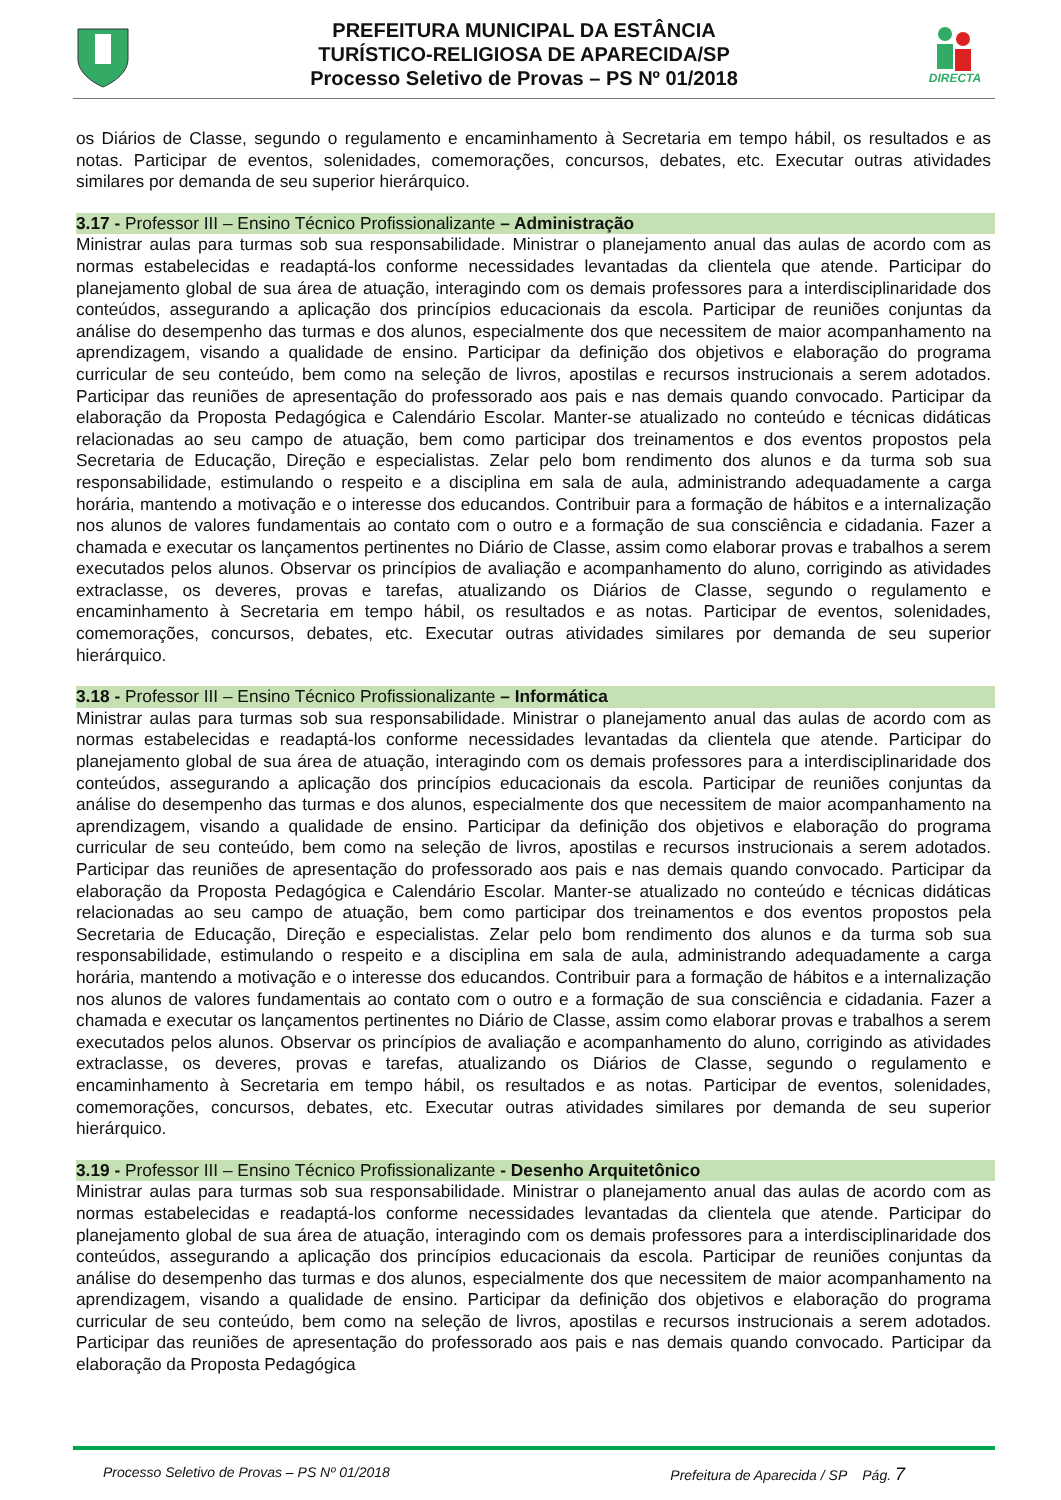PREFEITURA MUNICIPAL DA ESTÂNCIA
TURÍSTICO-RELIGIOSA DE APARECIDA/SP
Processo Seletivo de Provas – PS Nº 01/2018
DIRECTA
os Diários de Classe, segundo o regulamento e encaminhamento à Secretaria em tempo hábil, os resultados e as notas. Participar de eventos, solenidades, comemorações, concursos, debates, etc. Executar outras atividades similares por demanda de seu superior hierárquico.
3.17 - Professor III – Ensino Técnico Profissionalizante – Administração
Ministrar aulas para turmas sob sua responsabilidade. Ministrar o planejamento anual das aulas de acordo com as normas estabelecidas e readaptá-los conforme necessidades levantadas da clientela que atende. Participar do planejamento global de sua área de atuação, interagindo com os demais professores para a interdisciplinaridade dos conteúdos, assegurando a aplicação dos princípios educacionais da escola. Participar de reuniões conjuntas da análise do desempenho das turmas e dos alunos, especialmente dos que necessitem de maior acompanhamento na aprendizagem, visando a qualidade de ensino. Participar da definição dos objetivos e elaboração do programa curricular de seu conteúdo, bem como na seleção de livros, apostilas e recursos instrucionais a serem adotados. Participar das reuniões de apresentação do professorado aos pais e nas demais quando convocado. Participar da elaboração da Proposta Pedagógica e Calendário Escolar. Manter-se atualizado no conteúdo e técnicas didáticas relacionadas ao seu campo de atuação, bem como participar dos treinamentos e dos eventos propostos pela Secretaria de Educação, Direção e especialistas. Zelar pelo bom rendimento dos alunos e da turma sob sua responsabilidade, estimulando o respeito e a disciplina em sala de aula, administrando adequadamente a carga horária, mantendo a motivação e o interesse dos educandos. Contribuir para a formação de hábitos e a internalização nos alunos de valores fundamentais ao contato com o outro e a formação de sua consciência e cidadania. Fazer a chamada e executar os lançamentos pertinentes no Diário de Classe, assim como elaborar provas e trabalhos a serem executados pelos alunos. Observar os princípios de avaliação e acompanhamento do aluno, corrigindo as atividades extraclasse, os deveres, provas e tarefas, atualizando os Diários de Classe, segundo o regulamento e encaminhamento à Secretaria em tempo hábil, os resultados e as notas. Participar de eventos, solenidades, comemorações, concursos, debates, etc. Executar outras atividades similares por demanda de seu superior hierárquico.
3.18 - Professor III – Ensino Técnico Profissionalizante – Informática
Ministrar aulas para turmas sob sua responsabilidade. Ministrar o planejamento anual das aulas de acordo com as normas estabelecidas e readaptá-los conforme necessidades levantadas da clientela que atende. Participar do planejamento global de sua área de atuação, interagindo com os demais professores para a interdisciplinaridade dos conteúdos, assegurando a aplicação dos princípios educacionais da escola. Participar de reuniões conjuntas da análise do desempenho das turmas e dos alunos, especialmente dos que necessitem de maior acompanhamento na aprendizagem, visando a qualidade de ensino. Participar da definição dos objetivos e elaboração do programa curricular de seu conteúdo, bem como na seleção de livros, apostilas e recursos instrucionais a serem adotados. Participar das reuniões de apresentação do professorado aos pais e nas demais quando convocado. Participar da elaboração da Proposta Pedagógica e Calendário Escolar. Manter-se atualizado no conteúdo e técnicas didáticas relacionadas ao seu campo de atuação, bem como participar dos treinamentos e dos eventos propostos pela Secretaria de Educação, Direção e especialistas. Zelar pelo bom rendimento dos alunos e da turma sob sua responsabilidade, estimulando o respeito e a disciplina em sala de aula, administrando adequadamente a carga horária, mantendo a motivação e o interesse dos educandos. Contribuir para a formação de hábitos e a internalização nos alunos de valores fundamentais ao contato com o outro e a formação de sua consciência e cidadania. Fazer a chamada e executar os lançamentos pertinentes no Diário de Classe, assim como elaborar provas e trabalhos a serem executados pelos alunos. Observar os princípios de avaliação e acompanhamento do aluno, corrigindo as atividades extraclasse, os deveres, provas e tarefas, atualizando os Diários de Classe, segundo o regulamento e encaminhamento à Secretaria em tempo hábil, os resultados e as notas. Participar de eventos, solenidades, comemorações, concursos, debates, etc. Executar outras atividades similares por demanda de seu superior hierárquico.
3.19 - Professor III – Ensino Técnico Profissionalizante - Desenho Arquitetônico
Ministrar aulas para turmas sob sua responsabilidade. Ministrar o planejamento anual das aulas de acordo com as normas estabelecidas e readaptá-los conforme necessidades levantadas da clientela que atende. Participar do planejamento global de sua área de atuação, interagindo com os demais professores para a interdisciplinaridade dos conteúdos, assegurando a aplicação dos princípios educacionais da escola. Participar de reuniões conjuntas da análise do desempenho das turmas e dos alunos, especialmente dos que necessitem de maior acompanhamento na aprendizagem, visando a qualidade de ensino. Participar da definição dos objetivos e elaboração do programa curricular de seu conteúdo, bem como na seleção de livros, apostilas e recursos instrucionais a serem adotados. Participar das reuniões de apresentação do professorado aos pais e nas demais quando convocado. Participar da elaboração da Proposta Pedagógica
Processo Seletivo de Provas – PS Nº 01/2018 Prefeitura de Aparecida / SP Pág. 7